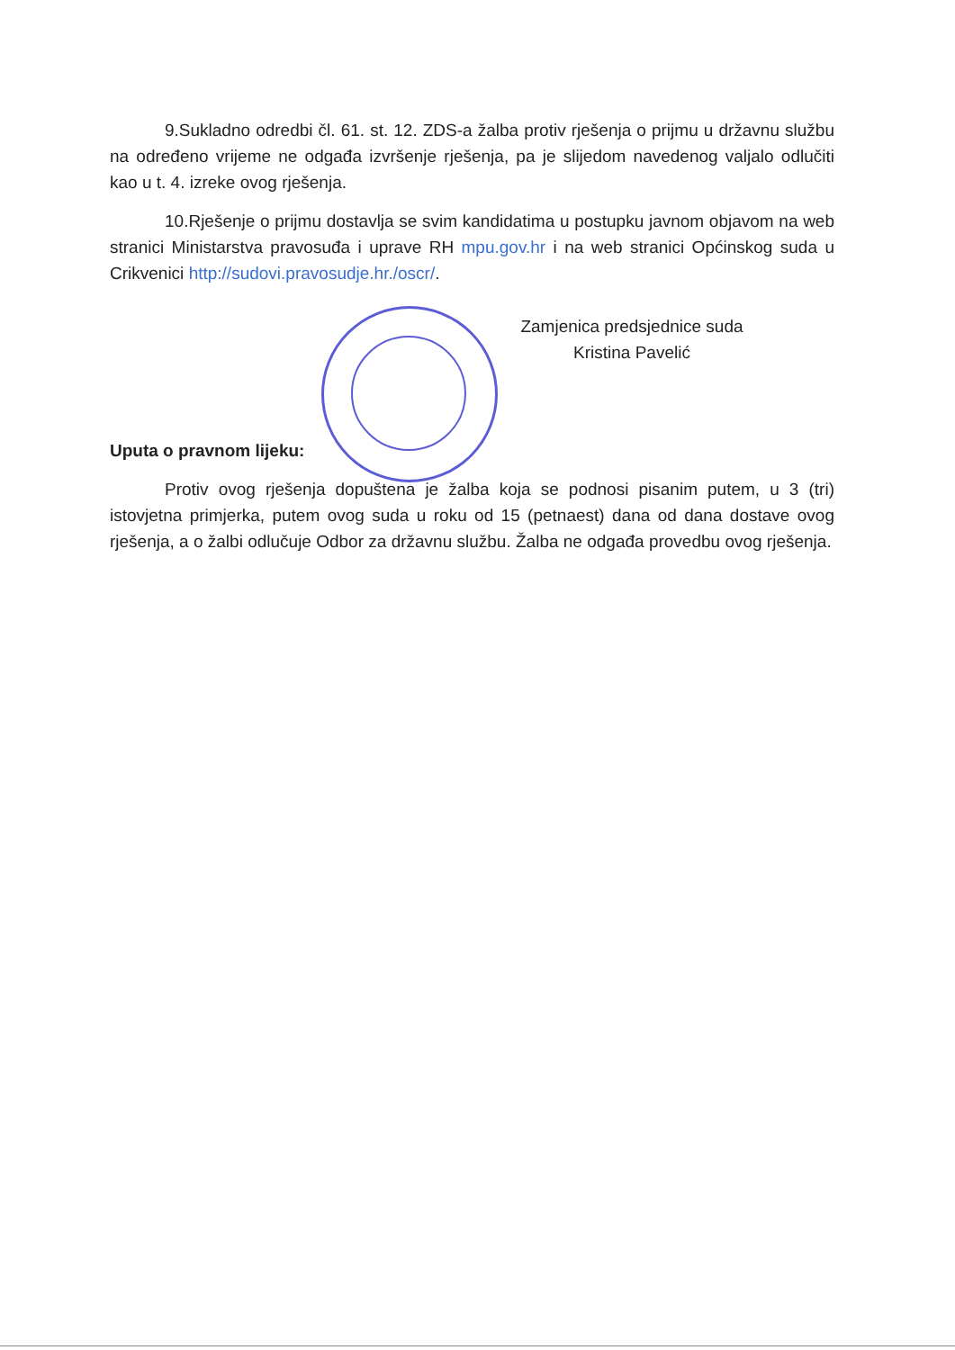9.Sukladno odredbi čl. 61. st. 12. ZDS-a žalba protiv rješenja o prijmu u državnu službu na određeno vrijeme ne odgađa izvršenje rješenja, pa je slijedom navedenog valjalo odlučiti kao u t. 4. izreke ovog rješenja.
10.Rješenje o prijmu dostavlja se svim kandidatima u postupku javnom objavom na web stranici Ministarstva pravosuđa i uprave RH mpu.gov.hr i na web stranici Općinskog suda u Crikvenici http://sudovi.pravosudje.hr./oscr/.
Zamjenica predsjednice suda
Kristina Pavelić
Uputa o pravnom lijeku:
Protiv ovog rješenja dopuštena je žalba koja se podnosi pisanim putem, u 3 (tri) istovjetna primjerka, putem ovog suda u roku od 15 (petnaest) dana od dana dostave ovog rješenja, a o žalbi odlučuje Odbor za državnu službu. Žalba ne odgađa provedbu ovog rješenja.